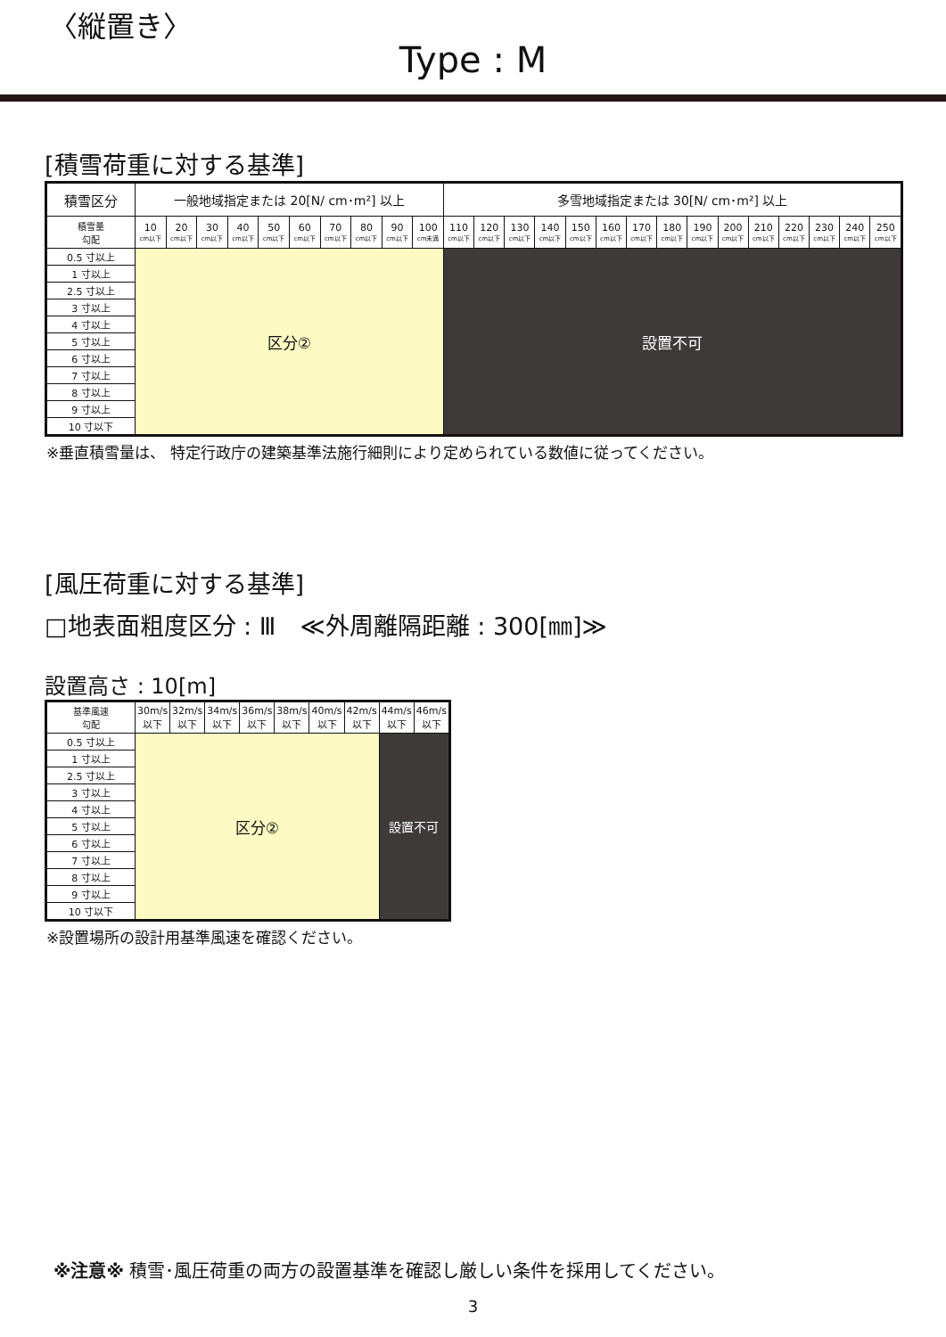〈縦置き〉
Type : M
[積雪荷重に対する基準]
| 積雪区分 | 一般地域指定または 20[N/ cm･m²] 以上 | | | | | | | | | | 多雪地域指定または 30[N/ cm･m²] 以上 | | | | | | | | | | | | | | |
| --- | --- | --- | --- | --- | --- | --- | --- | --- | --- | --- | --- | --- | --- | --- | --- | --- | --- | --- | --- | --- | --- | --- | --- | --- | --- |
| 積雪量 勾配 | 10 cm以下 | 20 cm以下 | 30 cm以下 | 40 cm以下 | 50 cm以下 | 60 cm以下 | 70 cm以下 | 80 cm以下 | 90 cm以下 | 100 cm未満 | 110 cm以下 | 120 cm以下 | 130 cm以下 | 140 cm以下 | 150 cm以下 | 160 cm以下 | 170 cm以下 | 180 cm以下 | 190 cm以下 | 200 cm以下 | 210 cm以下 | 220 cm以下 | 230 cm以下 | 240 cm以下 | 250 cm以下 |
| 0.5 寸以上 | 区分② | | | | | | | | | | 設置不可 | | | | | | | | | | | | | | |
| 1 寸以上 | | | | | | | | | | | | | | | | | | | | | | | | | |
| 2.5 寸以上 | | | | | | | | | | | | | | | | | | | | | | | | | |
| 3 寸以上 | | | | | | | | | | | | | | | | | | | | | | | | | |
| 4 寸以上 | | | | | | | | | | | | | | | | | | | | | | | | | |
| 5 寸以上 | | | | | | | | | | | | | | | | | | | | | | | | | |
| 6 寸以上 | | | | | | | | | | | | | | | | | | | | | | | | | |
| 7 寸以上 | | | | | | | | | | | | | | | | | | | | | | | | | |
| 8 寸以上 | | | | | | | | | | | | | | | | | | | | | | | | | |
| 9 寸以上 | | | | | | | | | | | | | | | | | | | | | | | | | |
| 10 寸以下 | | | | | | | | | | | | | | | | | | | | | | | | | |
※垂直積雪量は、 特定行政庁の建築基準法施行細則により定められている数値に従ってください。
[風圧荷重に対する基準]
□地表面粗度区分 : Ⅲ　≪外周離隔距離 : 300[㎜]≫
設置高さ : 10[m]
| 基準風速 勾配 | 30m/s 以下 | 32m/s 以下 | 34m/s 以下 | 36m/s 以下 | 38m/s 以下 | 40m/s 以下 | 42m/s 以下 | 44m/s 以下 | 46m/s 以下 |
| --- | --- | --- | --- | --- | --- | --- | --- | --- | --- |
| 0.5 寸以上 | 区分② | | | | | | | 設置不可 | |
| 1 寸以上 | | | | | | | | | |
| 2.5 寸以上 | | | | | | | | | |
| 3 寸以上 | | | | | | | | | |
| 4 寸以上 | | | | | | | | | |
| 5 寸以上 | | | | | | | | | |
| 6 寸以上 | | | | | | | | | |
| 7 寸以上 | | | | | | | | | |
| 8 寸以上 | | | | | | | | | |
| 9 寸以上 | | | | | | | | | |
| 10 寸以下 | | | | | | | | | |
※設置場所の設計用基準風速を確認ください。
※注意※ 積雪･風圧荷重の両方の設置基準を確認し厳しい条件を採用してください。
3